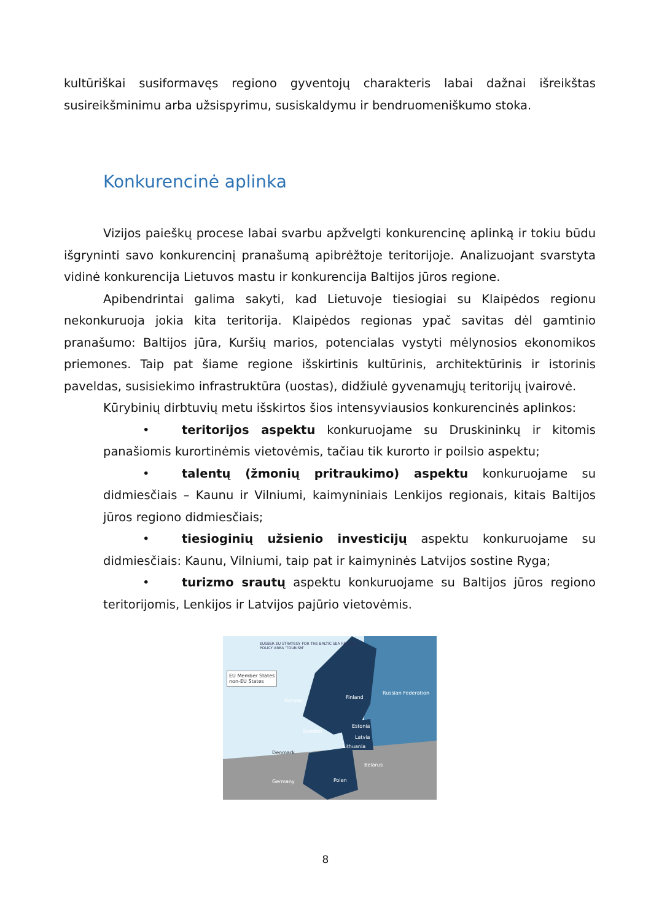kultūriškai susiformavęs regiono gyventojų charakteris labai dažnai išreikštas susireikšminimu arba užsispyrimu, susiskaldymu ir bendruomeniškumo stoka.
Konkurencinė aplinka
Vizijos paieškų procese labai svarbu apžvelgti konkurencinę aplinką ir tokiu būdu išgryninti savo konkurencinį pranašumą apibrėžtoje teritorijoje. Analizuojant svarstyta vidinė konkurencija Lietuvos mastu ir konkurencija Baltijos jūros regione.
Apibendrintai galima sakyti, kad Lietuvoje tiesiogiai su Klaipėdos regionu nekonkuruoja jokia kita teritorija. Klaipėdos regionas ypač savitas dėl gamtinio pranašumo: Baltijos jūra, Kuršių marios, potencialas vystyti mėlynosios ekonomikos priemones. Taip pat šiame regione išskirtinis kultūrinis, architektūrinis ir istorinis paveldas, susisiekimo infrastruktūra (uostas), didžiulė gyvenamųjų teritorijų įvairovė.
Kūrybinių dirbtuvių metu išskirtos šios intensyviausios konkurencinės aplinkos:
• teritorijos aspektu konkuruojame su Druskininkų ir kitomis panašiomis kurortinėmis vietovėmis, tačiau tik kurorto ir poilsio aspektu;
• talentų (žmonių pritraukimo) aspektu konkuruojame su didmiesčiais – Kaunu ir Vilniumi, kaimyniniais Lenkijos regionais, kitais Baltijos jūros regiono didmiesčiais;
• tiesioginių užsienio investicijų aspektu konkuruojame su didmiesčiais: Kaunu, Vilniumi, taip pat ir kaimyninės Latvijos sostine Ryga;
• turizmo srautų aspektu konkuruojame su Baltijos jūros regiono teritorijomis, Lenkijos ir Latvijos pajūrio vietovėmis.
EU Member States
non-EU States
EUSBSR EU STRATEGY FOR THE BALTIC SEA REGION
POLICY AREA 'TOURISM'
Finland
Russian Federation
Norway
Sweden
Estonia
Latvia
Lithuania
Denmark
Belarus
Polen Germany
8